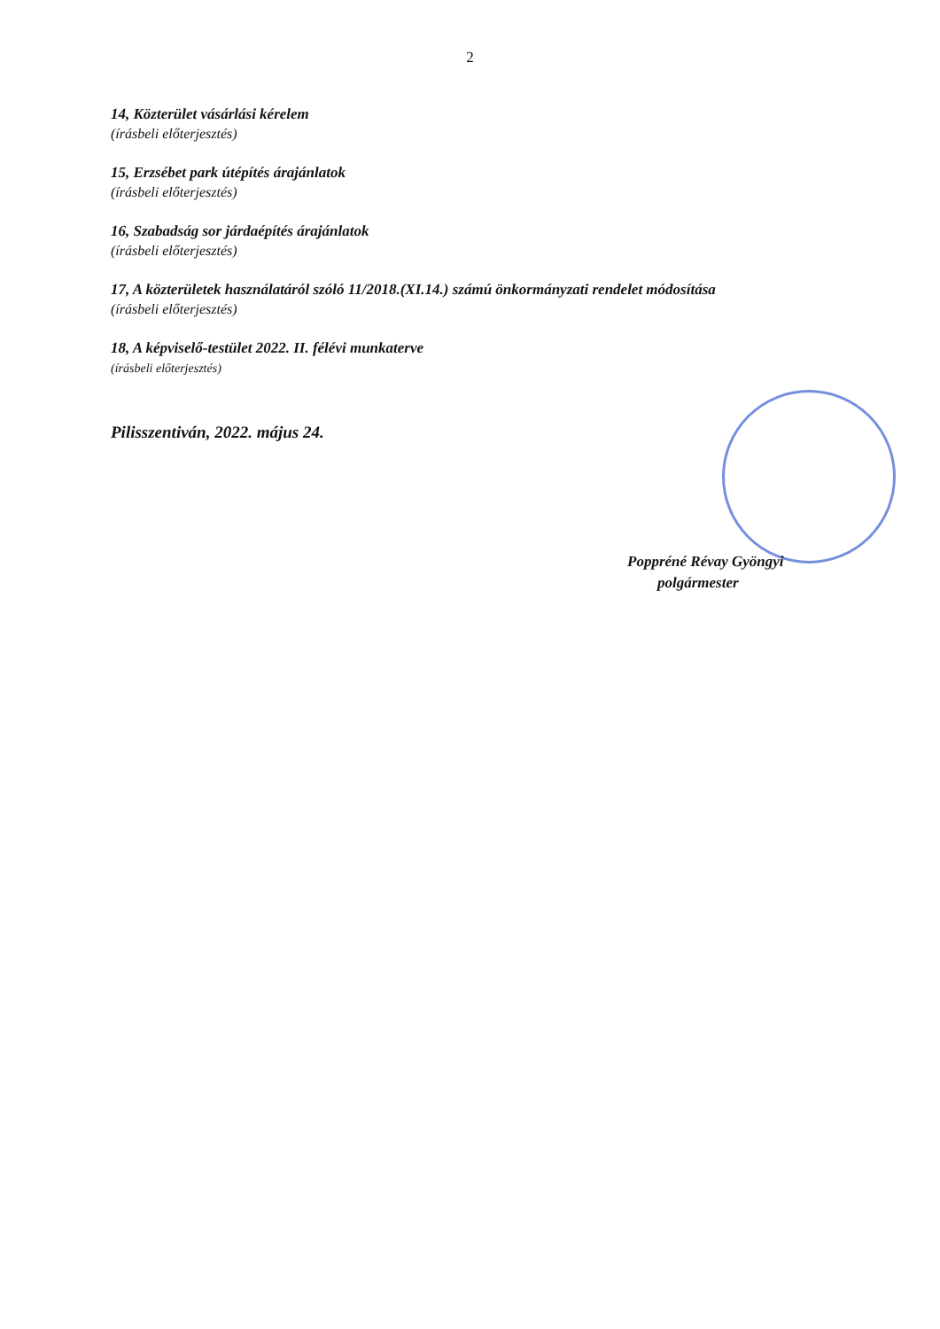2
14, Közterület vásárlási kérelem
(írásbeli előterjesztés)
15, Erzsébet park útépítés árajánlatok
(írásbeli előterjesztés)
16, Szabadság sor járdaépítés árajánlatok
(írásbeli előterjesztés)
17, A közterületek használatáról szóló 11/2018.(XI.14.) számú önkormányzati rendelet módosítása
(írásbeli előterjesztés)
18, A képviselő-testület 2022. II. félévi munkaterve
(írásbeli előterjesztés)
Pilisszentiván, 2022. május 24.
Poppréné Révay Gyöngyi
polgármester